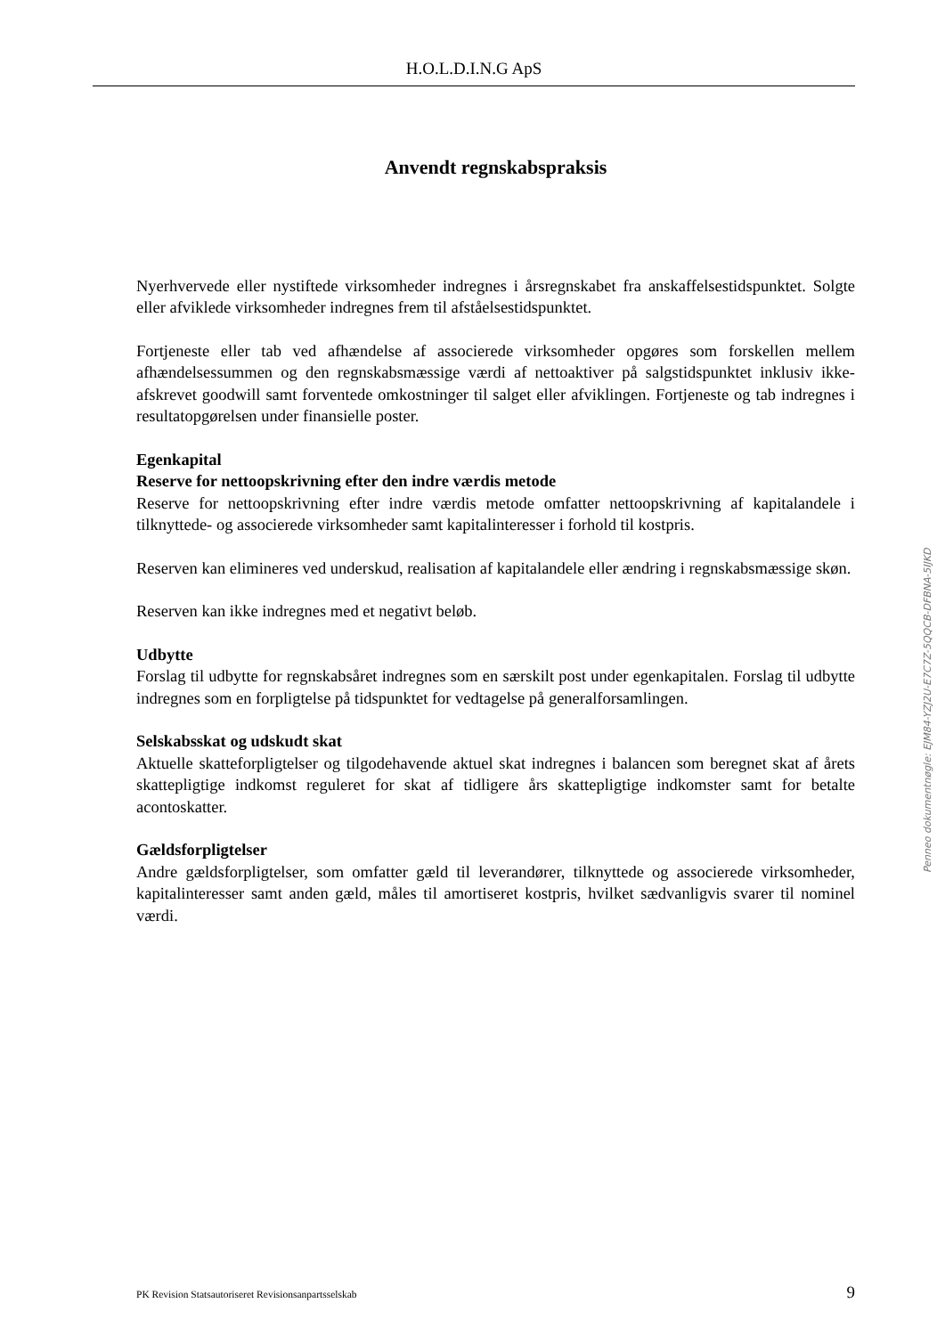H.O.L.D.I.N.G ApS
Anvendt regnskabspraksis
Nyerhvervede eller nystiftede virksomheder indregnes i årsregnskabet fra anskaffelsestidspunktet. Solgte eller afviklede virksomheder indregnes frem til afståelsestidspunktet.
Fortjeneste eller tab ved afhændelse af associerede virksomheder opgøres som forskellen mellem afhændelsessummen og den regnskabsmæssige værdi af nettoaktiver på salgstidspunktet inklusiv ikke-afskrevet goodwill samt forventede omkostninger til salget eller afviklingen. Fortjeneste og tab indregnes i resultatopgørelsen under finansielle poster.
Egenkapital
Reserve for nettoopskrivning efter den indre værdis metode
Reserve for nettoopskrivning efter indre værdis metode omfatter nettoopskrivning af kapitalandele i tilknyttede- og associerede virksomheder samt kapitalinteresser i forhold til kostpris.
Reserven kan elimineres ved underskud, realisation af kapitalandele eller ændring i regnskabsmæssige skøn.
Reserven kan ikke indregnes med et negativt beløb.
Udbytte
Forslag til udbytte for regnskabsåret indregnes som en særskilt post under egenkapitalen. Forslag til udbytte indregnes som en forpligtelse på tidspunktet for vedtagelse på generalforsamlingen.
Selskabsskat og udskudt skat
Aktuelle skatteforpligtelser og tilgodehavende aktuel skat indregnes i balancen som beregnet skat af årets skattepligtige indkomst reguleret for skat af tidligere års skattepligtige indkomster samt for betalte acontoskatter.
Gældsforpligtelser
Andre gældsforpligtelser, som omfatter gæld til leverandører, tilknyttede og associerede virksomheder, kapitalinteresser samt anden gæld, måles til amortiseret kostpris, hvilket sædvanligvis svarer til nominel værdi.
Penneo dokumentnøgle: EJM84-YZJ2U-E7C7Z-5QQCB-DFBNA-5IJKD
PK Revision Statsautoriseret Revisionsanpartsselskab 9